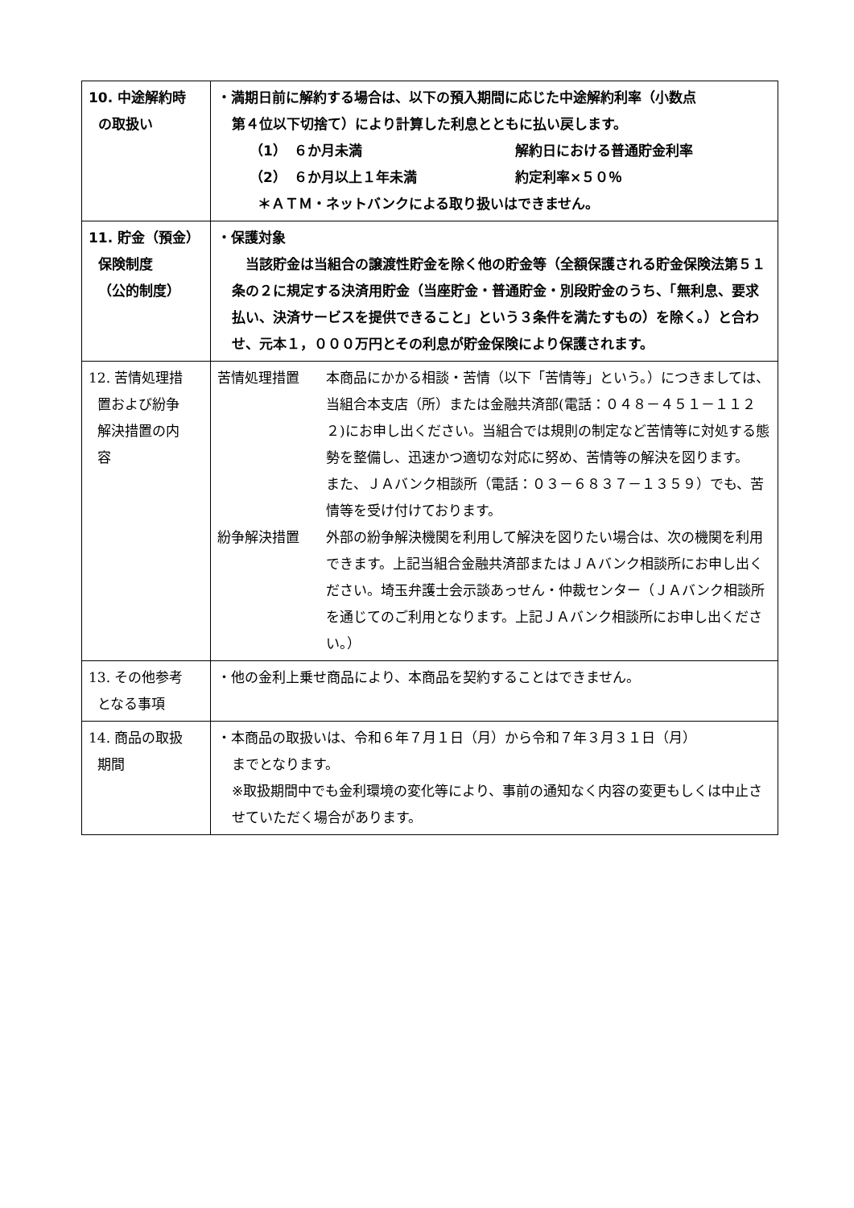| 10. 中途解約時 の取扱い | ・満期日前に解約する場合は、以下の預入期間に応じた中途解約利率（小数点 第４位以下切捨て）により計算した利息とともに払い戻します。 （1） ６か月未満 解約日における普通貯金利率 （2） ６か月以上１年未満 約定利率×５０％ ＊ＡＴＭ・ネットバンクによる取り扱いはできません。 |
| 11. 貯金（預金） 保険制度 （公的制度） | ・保護対象 当該貯金は当組合の譲渡性貯金を除く他の貯金等（全額保護される貯金保険法第５１条の２に規定する決済用貯金（当座貯金・普通貯金・別段貯金のうち、「無利息、要求払い、決済サービスを提供できること」という３条件を満たすもの）を除く。）と合わせ、元本１，０００万円とその利息が貯金保険により保護されます。 |
| 12. 苦情処理措 置および紛争 解決措置の内 容 | 苦情処理措置 本商品にかかる相談・苦情（以下「苦情等」という。）につきましては、当組合本支店（所）または金融共済部(電話：０４８－４５１－１１２２)にお申し出ください。当組合では規則の制定など苦情等に対処する態勢を整備し、迅速かつ適切な対応に努め、苦情等の解決を図ります。 また、ＪＡバンク相談所（電話：０３－６８３７－１３５９）でも、苦情等を受け付けております。 紛争解決措置 外部の紛争解決機関を利用して解決を図りたい場合は、次の機関を利用できます。上記当組合金融共済部またはＪＡバンク相談所にお申し出ください。埼玉弁護士会示談あっせん・仲裁センター（ＪＡバンク相談所を通じてのご利用となります。上記ＪＡバンク相談所にお申し出ください。） |
| 13. その他参考 となる事項 | ・他の金利上乗せ商品により、本商品を契約することはできません。 |
| 14. 商品の取扱 期間 | ・本商品の取扱いは、令和６年７月１日（月）から令和７年３月３１日（月） までとなります。 ※取扱期間中でも金利環境の変化等により、事前の通知なく内容の変更もしくは中止させていただく場合があります。 |